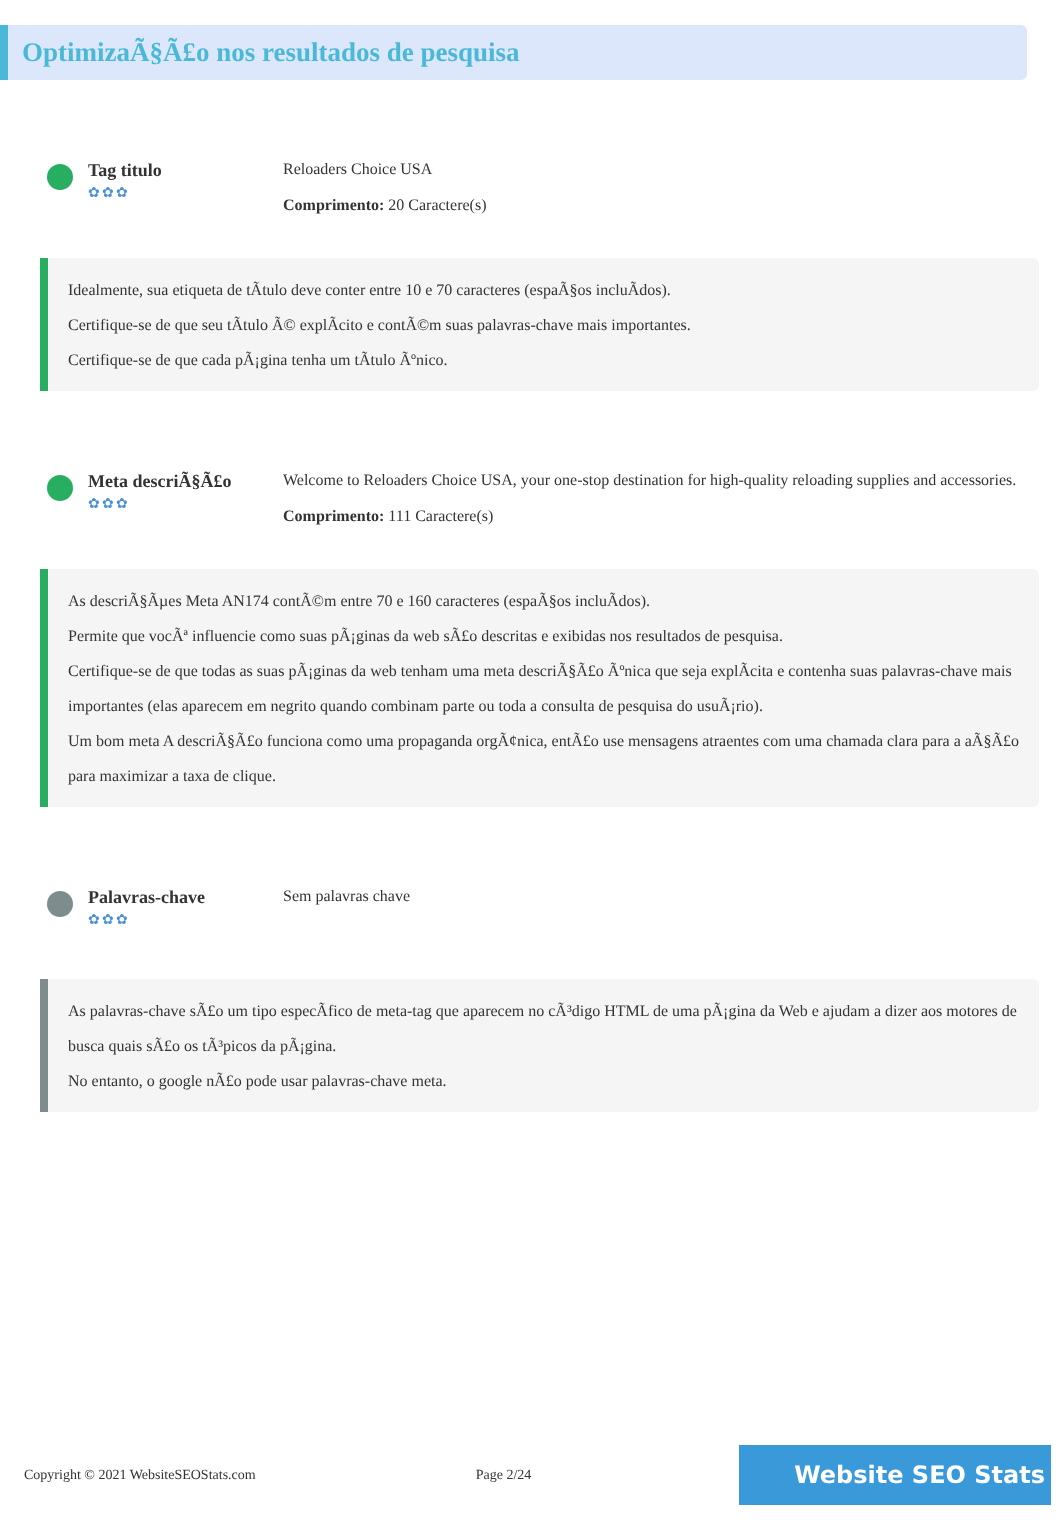OptimizaÃ§Ã£o nos resultados de pesquisa
Tag titulo
✿✿✿
Reloaders Choice USA
Comprimento: 20 Caractere(s)
Idealmente, sua etiqueta de tÃtulo deve conter entre 10 e 70 caracteres (espaÃ§os incluÃdos).
Certifique-se de que seu tÃtulo Ã© explÃcito e contÃ©m suas palavras-chave mais importantes.
Certifique-se de que cada pÃ¡gina tenha um tÃtulo Ãºnico.
Meta descriÃ§Ã£o
✿✿✿
Welcome to Reloaders Choice USA, your one-stop destination for high-quality reloading supplies and accessories.
Comprimento: 111 Caractere(s)
As descriÃ§Ãµes Meta AN174 contÃ©m entre 70 e 160 caracteres (espaÃ§os incluÃdos).
Permite que vocÃª influencie como suas pÃ¡ginas da web sÃ£o descritas e exibidas nos resultados de pesquisa.
Certifique-se de que todas as suas pÃ¡ginas da web tenham uma meta descriÃ§Ã£o Ãºnica que seja explÃcita e contenha suas palavras-chave mais importantes (elas aparecem em negrito quando combinam parte ou toda a consulta de pesquisa do usuÃ¡rio).
Um bom meta A descriÃ§Ã£o funciona como uma propaganda orgÃ¢nica, entÃ£o use mensagens atraentes com uma chamada clara para a aÃ§Ã£o para maximizar a taxa de clique.
Palavras-chave
✿✿✿
Sem palavras chave
As palavras-chave sÃ£o um tipo especÃfico de meta-tag que aparecem no cÃ³digo HTML de uma pÃ¡gina da Web e ajudam a dizer aos motores de busca quais sÃ£o os tÃ³picos da pÃ¡gina.
No entanto, o google nÃ£o pode usar palavras-chave meta.
Copyright © 2021 WebsiteSEOStats.com Page 2/24 Website SEO Stats